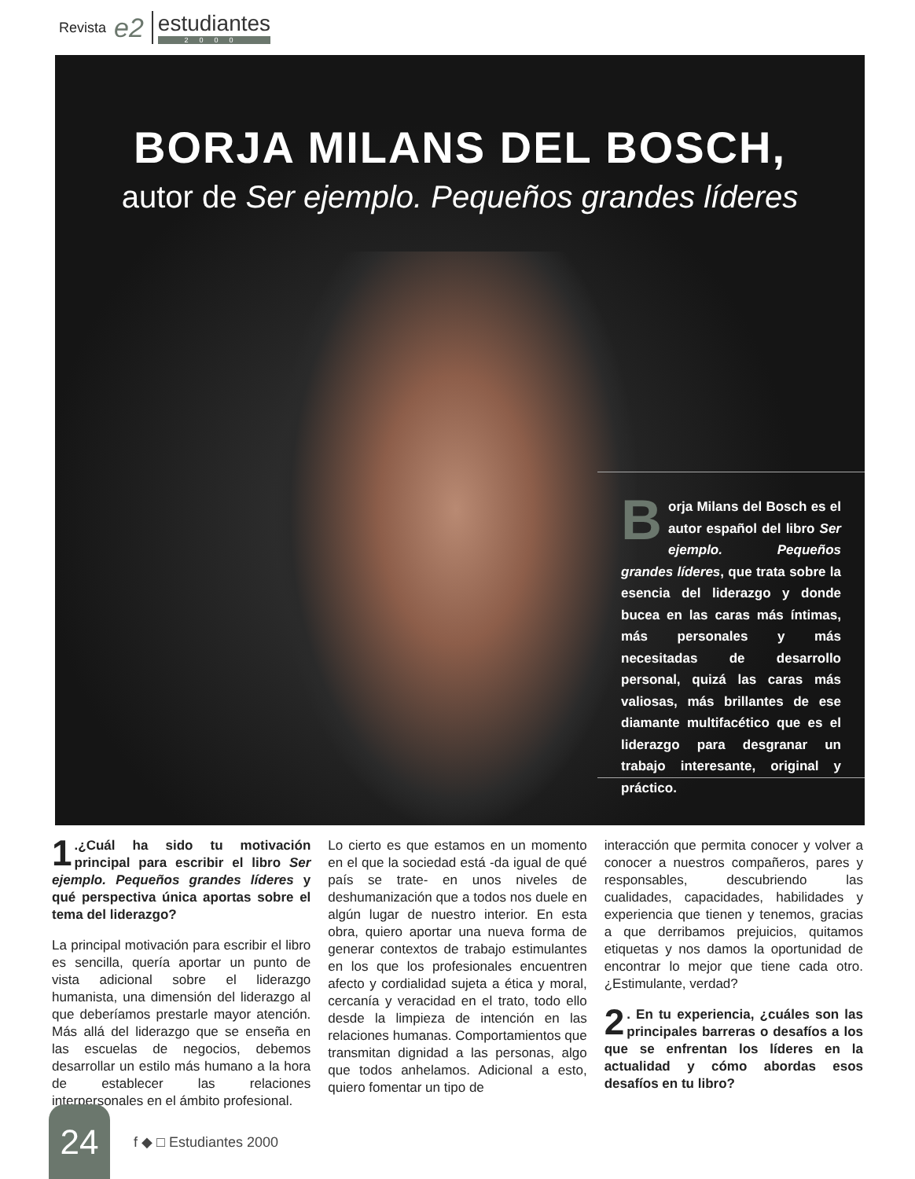Revista e2
estudiantes
2000
BORJA MILANS DEL BOSCH,
autor de Ser ejemplo. Pequeños grandes líderes
Borja Milans del Bosch es el autor español del libro Ser ejemplo. Pequeños grandes líderes, que trata sobre la esencia del liderazgo y donde bucea en las caras más íntimas, más personales y más necesitadas de desarrollo personal, quizá las caras más valiosas, más brillantes de ese diamante multifacético que es el liderazgo para desgranar un trabajo interesante, original y práctico.
1.¿Cuál ha sido tu motivación principal para escribir el libro Ser ejemplo. Pequeños grandes líderes y qué perspectiva única aportas sobre el tema del liderazgo?
La principal motivación para escribir el libro es sencilla, quería aportar un punto de vista adicional sobre el liderazgo humanista, una dimensión del liderazgo al que deberíamos prestarle mayor atención. Más allá del liderazgo que se enseña en las escuelas de negocios, debemos desarrollar un estilo más humano a la hora de establecer las relaciones interpersonales en el ámbito profesional.
Lo cierto es que estamos en un momento en el que la sociedad está -da igual de qué país se trate- en unos niveles de deshumanización que a todos nos duele en algún lugar de nuestro interior. En esta obra, quiero aportar una nueva forma de generar contextos de trabajo estimulantes en los que los profesionales encuentren afecto y cordialidad sujeta a ética y moral, cercanía y veracidad en el trato, todo ello desde la limpieza de intención en las relaciones humanas. Comportamientos que transmitan dignidad a las personas, algo que todos anhelamos. Adicional a esto, quiero fomentar un tipo de
interacción que permita conocer y volver a conocer a nuestros compañeros, pares y responsables, descubriendo las cualidades, capacidades, habilidades y experiencia que tienen y tenemos, gracias a que derribamos prejuicios, quitamos etiquetas y nos damos la oportunidad de encontrar lo mejor que tiene cada otro. ¿Estimulante, verdad?
2. En tu experiencia, ¿cuáles son las principales barreras o desafíos a los que se enfrentan los líderes en la actualidad y cómo abordas esos desafíos en tu libro?
24
f ◆ □ Estudiantes 2000